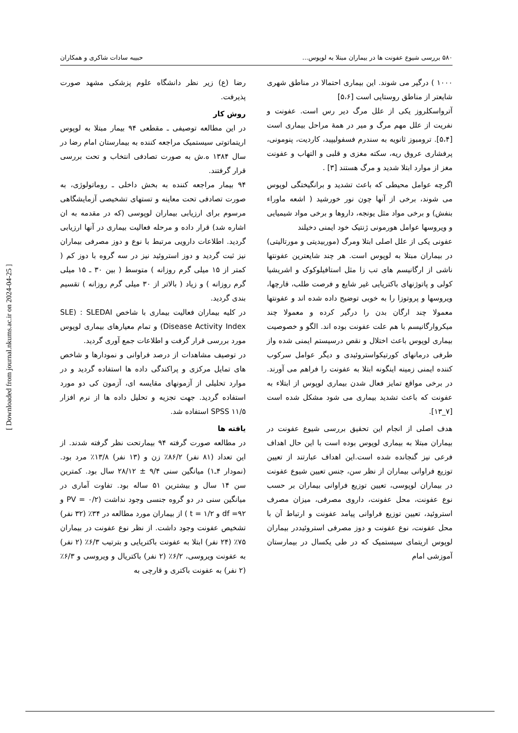۵۸۰ بررسی شیوع عفونت ها در بیماران مبتلا به لوپوس... حبیبه سادات شاکری و همکاران
۱۰۰۰ ) درگیر می شوند. این بیماری احتمالا در مناطق شهری شایعتر از مناطق روستایی است [۵،۶]
آترواسکلروز یکی از علل مرگ دیر رس است. عفونت و نفریت از علل مهم مرگ و میر در همهٔ مراحل بیماری است [۵،۴]. ترومبوز ثانویه به سندرم فسفولیپید، کاردیت، پنومونی، پرفشاری عروق ریه، سکته مغزی و قلبی و التهاب و عفونت مغز از موارد ابتلا شدید و مرگ هستند [۳] .
اگرچه عوامل محیطی که باعث تشدید و برانگیختگی لوپوس می شوند، برخی از آنها چون نور خورشید ( اشعه ماوراء بنفش) و برخی مواد مثل یونجه، داروها و برخی مواد شیمیایی و ویروسها عوامل هورمونی ژنتیک خود ایمنی دخیلند
عفونی یکی از علل اصلی ابتلا ومرگ (موربیدیتی و مورتالیتی) در بیماران مبتلا به لوپوس است. هر چند شایعترین عفونتها ناشی از ارگانیسم های تب زا مثل استافیلوکوک و اشریشیا کولی و پاتوژنهای باکتریایی غیر شایع و فرصت طلب، قارچها، ویروسها و پروتوزا را به خوبی توضیح داده شده اند و عفونتها معمولا چند ارگان بدن را درگیر کرده و معمولا چند میکروارگانیسم با هم علت عفونت بوده اند. الگو و خصوصیت بیماری لوپوس باعث اختلال و نقص درسیستم ایمنی شده واز طرفی درمانهای کورتیکواستروئیدی و دیگر عوامل سرکوب کننده ایمنی زمینه اینگونه ابتلا به عفونت را فراهم می آورند. در برخی مواقع تمایز فعال شدن بیماری لوپوس از ابتلاء به عفونت که باعث تشدید بیماری می شود مشکل شده است [۷_۱۳].
هدف اصلی از انجام این تحقیق بررسی شیوع عفونت در بیماران مبتلا به بیماری لوپوس بوده است با این حال اهداف فرعی نیز گنجانده شده است.این اهداف عبارتند از تعیین توزیع فراوانی بیماران از نظر سن، جنس تعیین شیوع عفونت در بیماران لوپوسی، تعیین توزیع فراوانی بیماران بر حسب نوع عفونت، محل عفونت، داروی مصرفی، میزان مصرف استروئید، تعیین توزیع فراوانی پیامد عفونت و ارتباط آن با محل عفونت، نوع عفونت و دوز مصرفی استروئیددر بیماران لوپوس اریتمای سیستمیک که در طی یکسال در بیمارستان آموزشی امام
رضا (ع) زیر نظر دانشگاه علوم پزشکی مشهد صورت پذیرفت.
روش کار
در این مطالعه توصیفی ـ مقطعی ۹۴ بیمار مبتلا به لوپوس اریتماتوتی سیستمیک مراجعه کننده به بیمارستان امام رضا در سال ۱۳۸۴ ه.ش به صورت تصادفی انتخاب و تحت بررسی قرار گرفتند.
۹۴ بیمار مراجعه کننده به بخش داخلی ـ روماتولوژی، به صورت تصادفی تحت معاینه و تستهای تشخیصی آزمایشگاهی مرسوم برای ارزیابی بیماران لوپوسی (که در مقدمه به ان اشاره شد) قرار داده و مرحله فعالیت بیماری در آنها ارزیابی گردید. اطلاعات دارویی مرتبط با نوع و دوز مصرفی بیماران نیز ثبت گردید و دوز استروئید نیز در سه گروه با دوز کم ( کمتر از ۱۵ میلی گرم روزانه ) متوسط ( بین ۳۰ ـ ۱۵ میلی گرم روزانه ) و زیاد ( بالاتر از ۳۰ میلی گرم روزانه ) تقسیم بندی گردید.
در کلیه بیماران فعالیت بیماری با شاخص SLE) : SLEDAI Disease Activity Index) و تمام معیارهای بیماری لوپوس مورد بررسی قرار گرفت و اطلاعات جمع آوری گردید.
در توصیف مشاهدات از درصد فراوانی و نمودارها و شاخص های تمایل مرکزی و پراکندگی داده ها استفاده گردید و در موارد تحلیلی از آزمونهای مقایسه ای، آزمون کی دو مورد استفاده گردید. جهت تجزیه و تحلیل داده ها از نرم افزار SPSS ۱۱/۵ استفاده شد.
یافته ها
در مطالعه صورت گرفته ۹۴ بیمارتحت نظر گرفته شدند. از این تعداد (۸۱ نفر) ۸۶/۲٪ زن و (۱۳ نفر) ۱۳/۸٪ مرد بود. (نمودار ۴ـ۱) میانگین سنی ۹/۴ ± ۲۸/۱۲ سال بود. کمترین سن ۱۴ سال و بیشترین ۵۱ ساله بود. تفاوت آماری در میانگین سنی در دو گروه جنسی وجود نداشت (۰/۲ = PV و ۹۲= df و ۱/۲ = t ) از بیماران مورد مطالعه در ۳۴٪ (۳۲ نفر) تشخیص عفونت وجود داشت. از نظر نوع عفونت در بیماران ۷۵٪ (۲۴ نفر) ابتلا به عفونت باکتریایی و بترتیب ۶/۳٪ (۲ نفر) به عفونت ویروسی، ۶/۲٪ (۲ نفر) باکتریال و ویروسی و ۶/۳٪ (۲ نفر) به عفونت باکتری و قارچی به
[ Downloaded from journal.nkums.ac.ir on 2024-04-25 ]